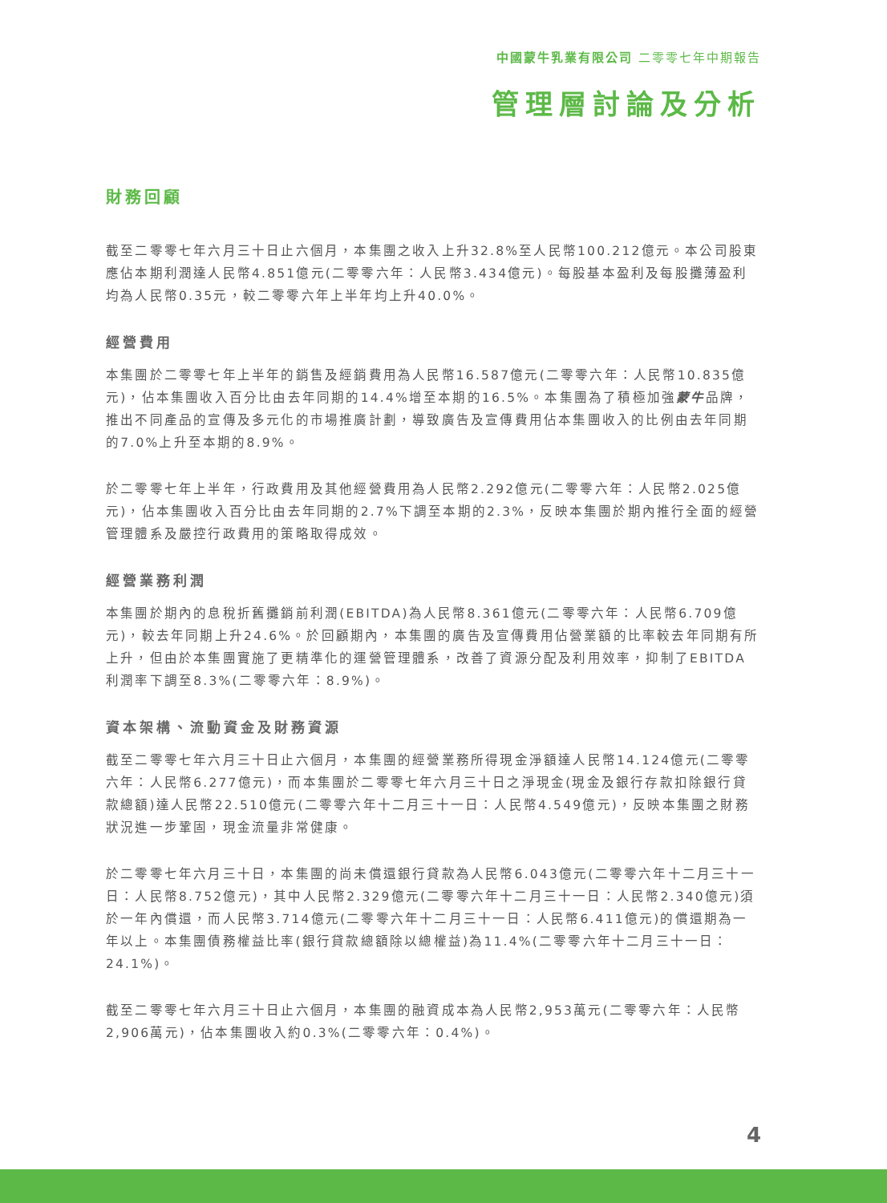中國蒙牛乳業有限公司 二零零七年中期報告
管理層討論及分析
財務回顧
截至二零零七年六月三十日止六個月，本集團之收入上升32.8%至人民幣100.212億元。本公司股東應佔本期利潤達人民幣4.851億元(二零零六年：人民幣3.434億元)。每股基本盈利及每股攤薄盈利均為人民幣0.35元，較二零零六年上半年均上升40.0%。
經營費用
本集團於二零零七年上半年的銷售及經銷費用為人民幣16.587億元(二零零六年：人民幣10.835億元)，佔本集團收入百分比由去年同期的14.4%增至本期的16.5%。本集團為了積極加強蒙牛品牌，推出不同產品的宣傳及多元化的市場推廣計劃，導致廣告及宣傳費用佔本集團收入的比例由去年同期的7.0%上升至本期的8.9%。
於二零零七年上半年，行政費用及其他經營費用為人民幣2.292億元(二零零六年：人民幣2.025億元)，佔本集團收入百分比由去年同期的2.7%下調至本期的2.3%，反映本集團於期內推行全面的經營管理體系及嚴控行政費用的策略取得成效。
經營業務利潤
本集團於期內的息稅折舊攤銷前利潤(EBITDA)為人民幣8.361億元(二零零六年：人民幣6.709億元)，較去年同期上升24.6%。於回顧期內，本集團的廣告及宣傳費用佔營業額的比率較去年同期有所上升，但由於本集團實施了更精準化的運營管理體系，改善了資源分配及利用效率，抑制了EBITDA利潤率下調至8.3%(二零零六年：8.9%)。
資本架構、流動資金及財務資源
截至二零零七年六月三十日止六個月，本集團的經營業務所得現金淨額達人民幣14.124億元(二零零六年：人民幣6.277億元)，而本集團於二零零七年六月三十日之淨現金(現金及銀行存款扣除銀行貸款總額)達人民幣22.510億元(二零零六年十二月三十一日：人民幣4.549億元)，反映本集團之財務狀況進一步鞏固，現金流量非常健康。
於二零零七年六月三十日，本集團的尚未償還銀行貸款為人民幣6.043億元(二零零六年十二月三十一日：人民幣8.752億元)，其中人民幣2.329億元(二零零六年十二月三十一日：人民幣2.340億元)須於一年內償還，而人民幣3.714億元(二零零六年十二月三十一日：人民幣6.411億元)的償還期為一年以上。本集團債務權益比率(銀行貸款總額除以總權益)為11.4%(二零零六年十二月三十一日：24.1%)。
截至二零零七年六月三十日止六個月，本集團的融資成本為人民幣2,953萬元(二零零六年：人民幣2,906萬元)，佔本集團收入約0.3%(二零零六年：0.4%)。
4